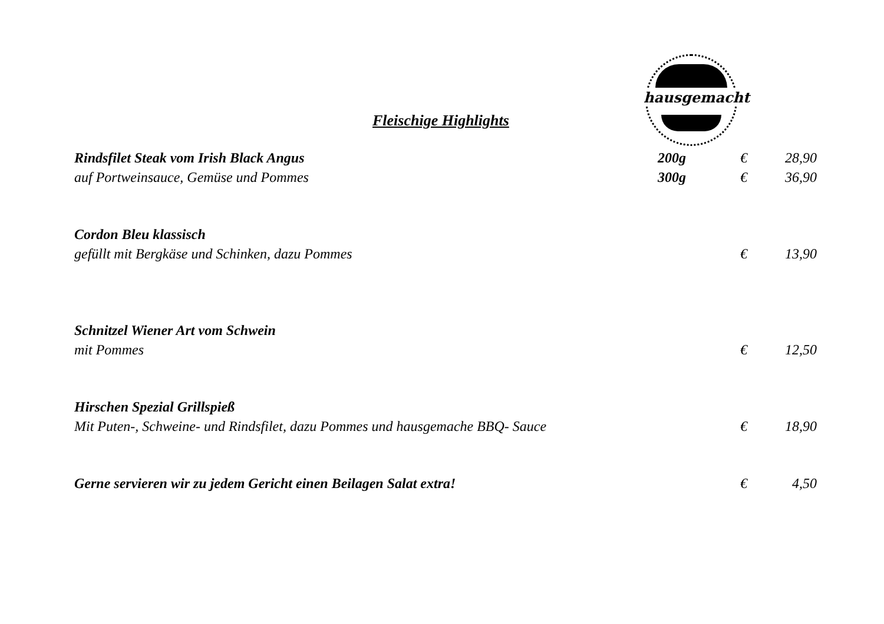hausgemacht
Fleischige Highlights
Rindsfilet Steak vom Irish Black Angus
200g € 28,90
auf Portweinsauce, Gemüse und Pommes
300g € 36,90
Cordon Bleu klassisch
gefüllt mit Bergkäse und Schinken, dazu Pommes
€ 13,90
Schnitzel Wiener Art vom Schwein
mit Pommes € 12,50
Hirschen Spezial Grillspieß
Mit Puten-, Schweine- und Rindsfilet, dazu Pommes und hausgemache BBQ- Sauce
€ 18,90
Gerne servieren wir zu jedem Gericht einen Beilagen Salat extra!
€ 4,50